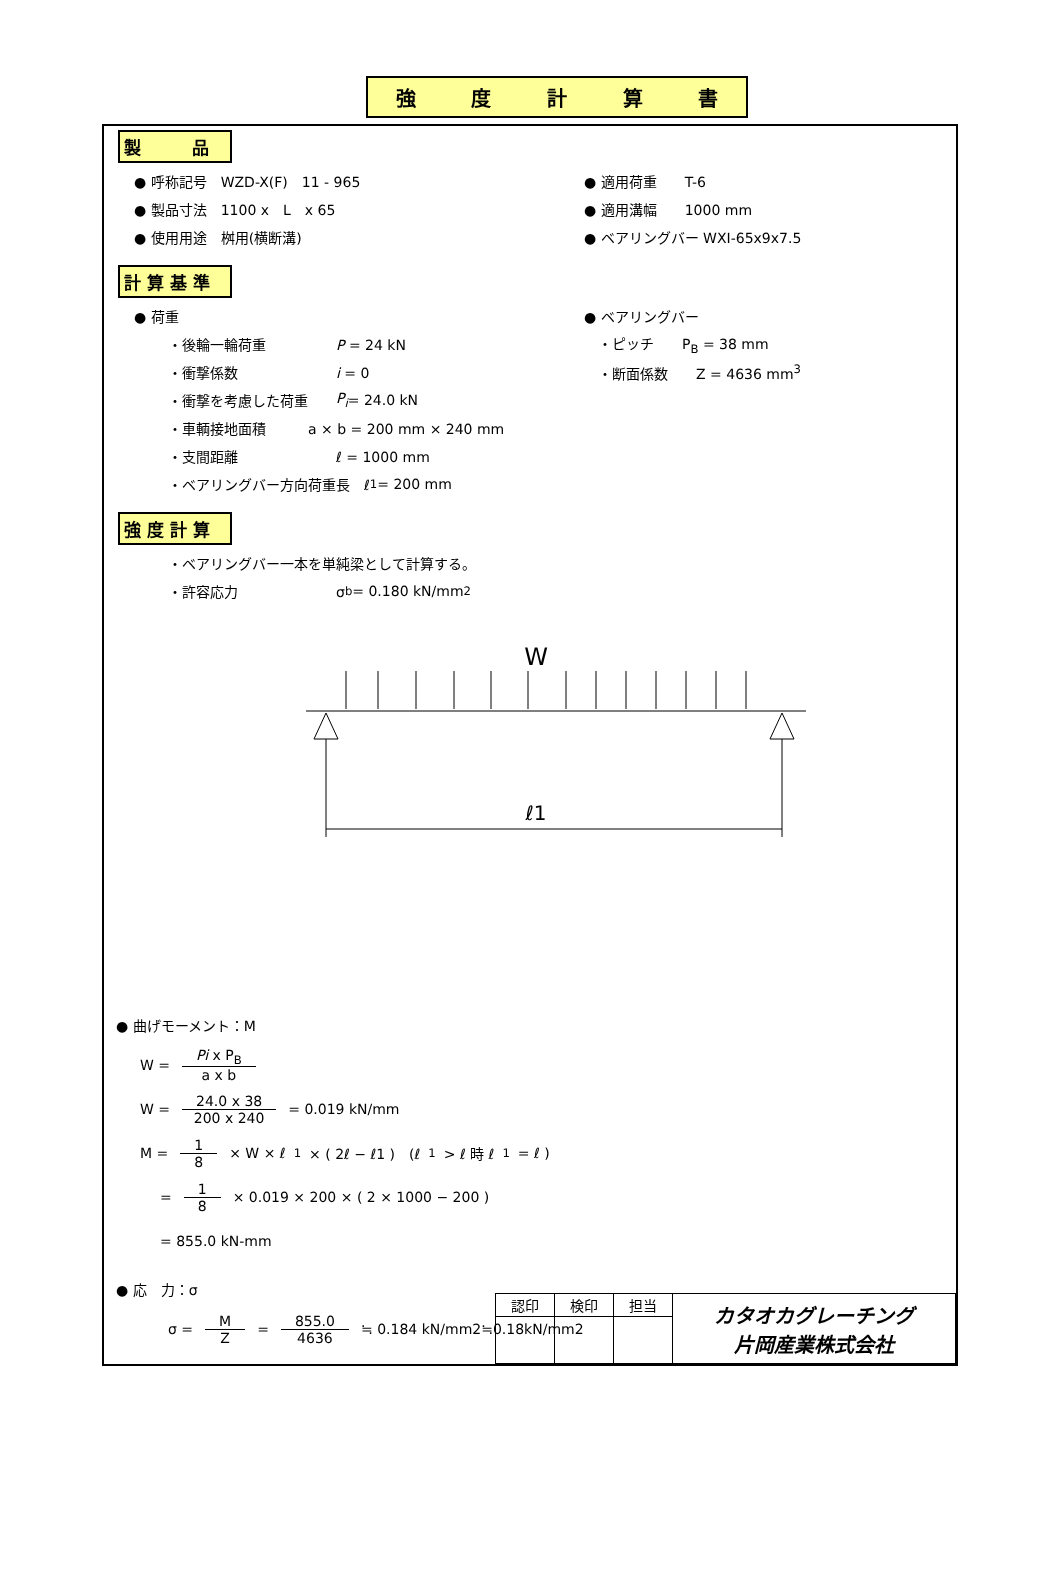強度計算書
製　　　品
● 呼称記号　WZD-X(F)　11 - 965 ● 適用荷重　　T-6
● 製品寸法　1100 x　L　x 65 ● 適用溝幅　　1000 mm
● 使用用途　桝用(横断溝) ● ベアリングバー WXI-65x9x7.5
計 算 基 準
● 荷重 ● ベアリングバー
・後輪一輪荷重　　　　　P = 24 kN 　・ピッチ　　P<sub>B</sub> = 38 mm
・衝撃係数　　　　　　　i = 0 　・断面係数　　Z = 4636 mm<sup>3</sup>
・衝撃を考慮した荷重　　P<sub>i</sub> = 24.0 kN
・車輌接地面積　　　a × b = 200 mm × 240 mm
・支間距離　　　　　　　ℓ = 1000 mm
・ベアリングバー方向荷重長　ℓ<sub>1</sub> = 200 mm
強 度 計 算
・ベアリングバー一本を単純梁として計算する。
・許容応力　　　　　　　σ<sub>b</sub> = 0.180 kN/mm<sup>2</sup>
W
ℓ1
● 曲げモーメント：M
W = Pi x P<sub>B</sub> a x b
W = 24.0 x 38 200 x 240 = 0.019 kN/mm
M = 1 8 × W × ℓ<sub>1</sub> × ( 2ℓ − ℓ1 )　(ℓ<sub>1</sub>> ℓ 時 ℓ<sub>1</sub>= ℓ )
= 1 8 × 0.019 × 200 × ( 2 × 1000 − 200 )
= 855.0 kN-mm
● 応　力：σ
σ = M Z = 855.0 4636 ≒ 0.184 kN/mm2≒0.18kN/mm2
| 認印 | 検印 | 担当 | カタオカグレーチング 片岡産業株式会社 |